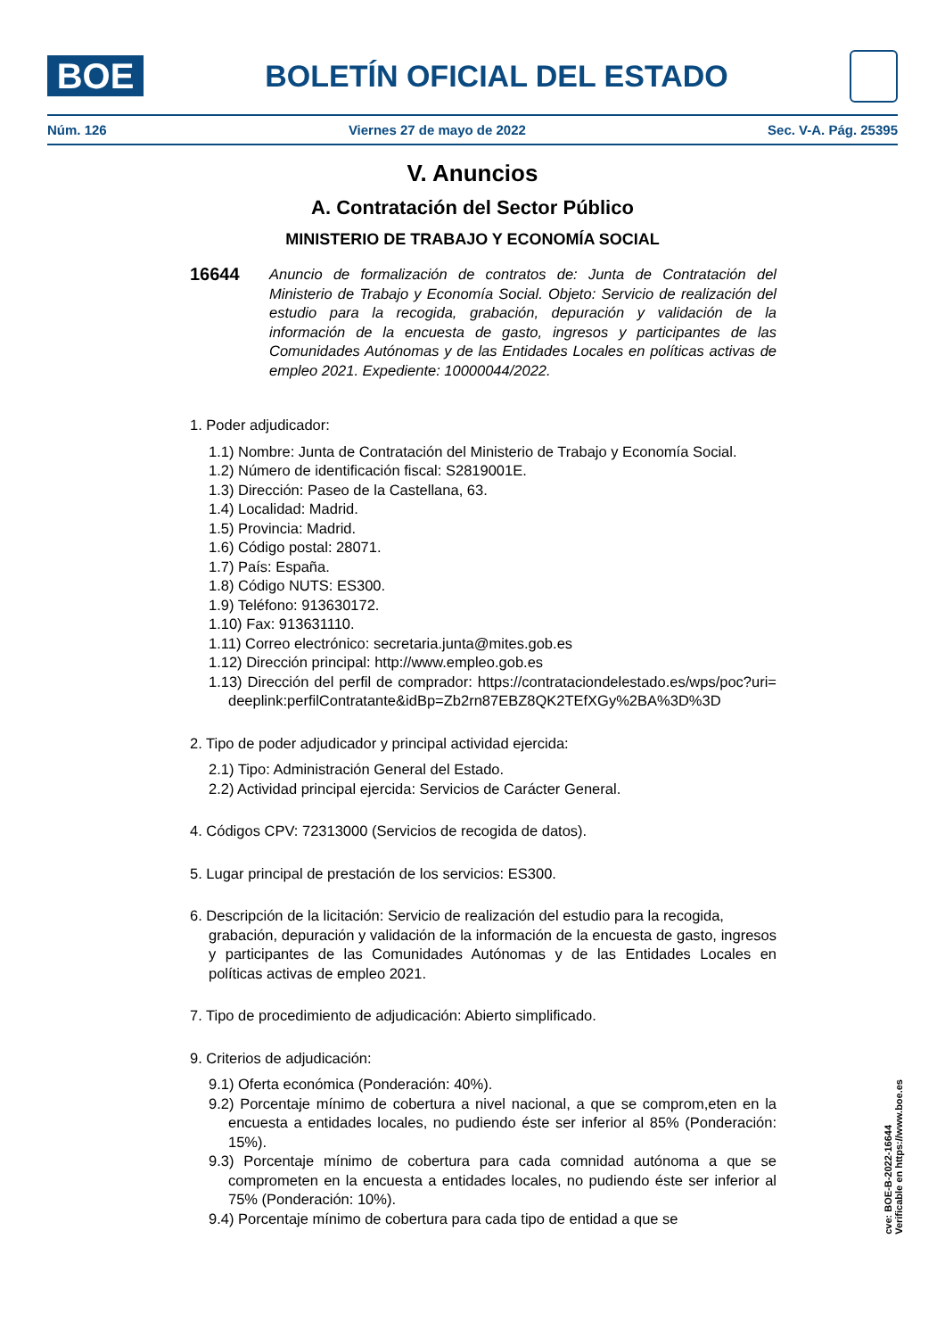BOE
BOLETÍN OFICIAL DEL ESTADO
Núm. 126 Viernes 27 de mayo de 2022 Sec. V-A. Pág. 25395
V. Anuncios
A. Contratación del Sector Público
MINISTERIO DE TRABAJO Y ECONOMÍA SOCIAL
16644 Anuncio de formalización de contratos de: Junta de Contratación del Ministerio de Trabajo y Economía Social. Objeto: Servicio de realización del estudio para la recogida, grabación, depuración y validación de la información de la encuesta de gasto, ingresos y participantes de las Comunidades Autónomas y de las Entidades Locales en políticas activas de empleo 2021. Expediente: 10000044/2022.
1. Poder adjudicador:
1.1) Nombre: Junta de Contratación del Ministerio de Trabajo y Economía Social.
1.2) Número de identificación fiscal: S2819001E.
1.3) Dirección: Paseo de la Castellana, 63.
1.4) Localidad: Madrid.
1.5) Provincia: Madrid.
1.6) Código postal: 28071.
1.7) País: España.
1.8) Código NUTS: ES300.
1.9) Teléfono: 913630172.
1.10) Fax: 913631110.
1.11) Correo electrónico: secretaria.junta@mites.gob.es
1.12) Dirección principal: http://www.empleo.gob.es
1.13) Dirección del perfil de comprador: https://contrataciondelestado.es/wps/poc?uri=deeplink:perfilContratante&idBp=Zb2rn87EBZ8QK2TEfXGy%2BA%3D%3D
2. Tipo de poder adjudicador y principal actividad ejercida:
2.1) Tipo: Administración General del Estado.
2.2) Actividad principal ejercida: Servicios de Carácter General.
4. Códigos CPV: 72313000 (Servicios de recogida de datos).
5. Lugar principal de prestación de los servicios: ES300.
6. Descripción de la licitación: Servicio de realización del estudio para la recogida,
grabación, depuración y validación de la información de la encuesta de gasto, ingresos y participantes de las Comunidades Autónomas y de las Entidades Locales en políticas activas de empleo 2021.
7. Tipo de procedimiento de adjudicación: Abierto simplificado.
9. Criterios de adjudicación:
9.1) Oferta económica (Ponderación: 40%).
9.2) Porcentaje mínimo de cobertura a nivel nacional, a que se comprom,eten en la encuesta a entidades locales, no pudiendo éste ser inferior al 85% (Ponderación: 15%).
9.3) Porcentaje mínimo de cobertura para cada comnidad autónoma a que se comprometen en la encuesta a entidades locales, no pudiendo éste ser inferior al 75% (Ponderación: 10%).
9.4) Porcentaje mínimo de cobertura para cada tipo de entidad a que se
cve: BOE-B-2022-16644
Verificable en https://www.boe.es